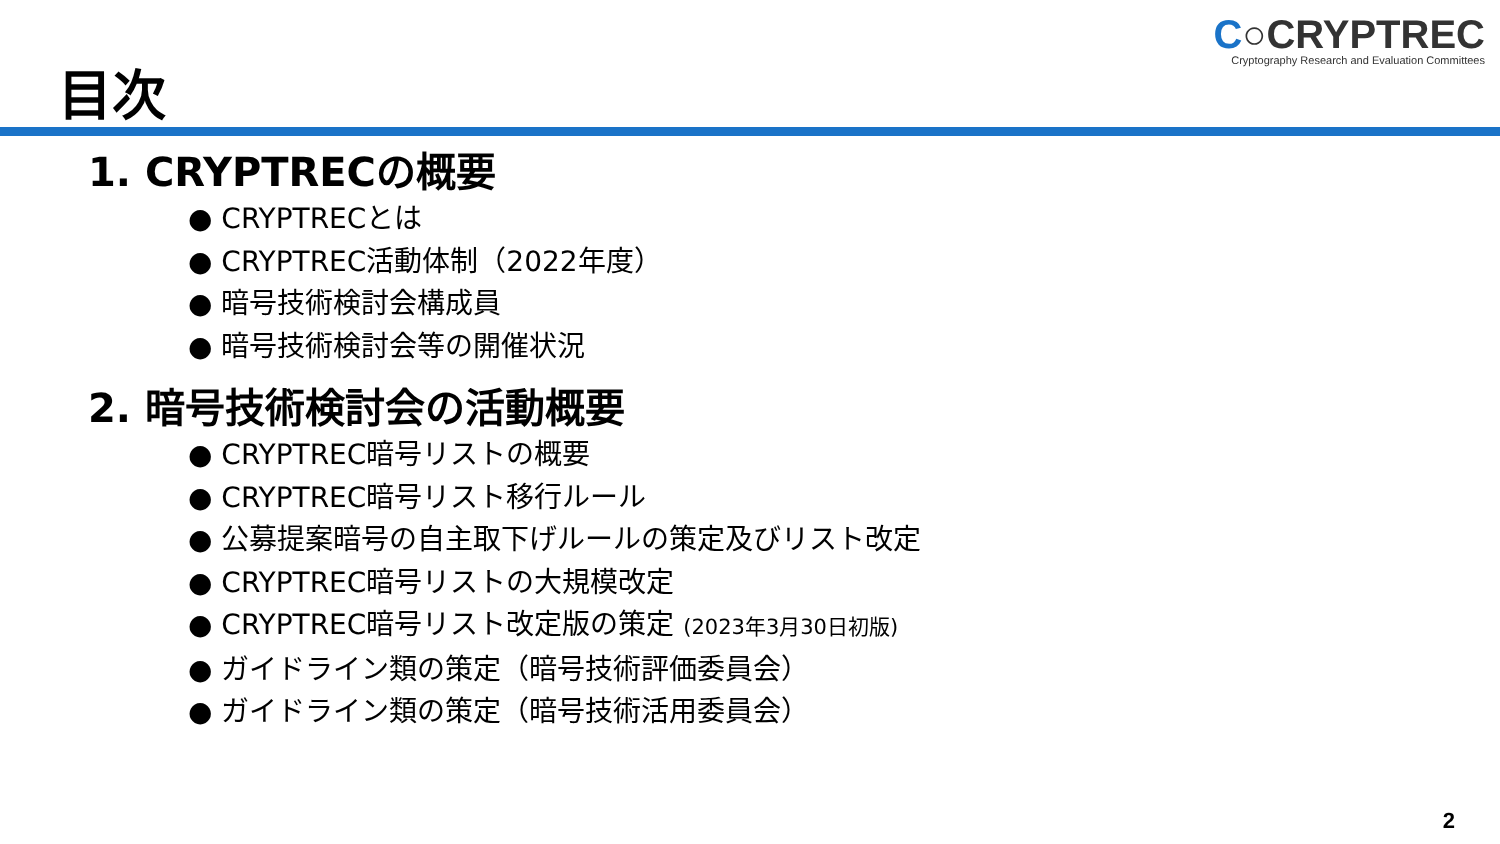C○CRYPTREC
Cryptography Research and Evaluation Committees
目次
1. CRYPTRECの概要
● CRYPTRECとは
● CRYPTREC活動体制（2022年度）
● 暗号技術検討会構成員
● 暗号技術検討会等の開催状況
2. 暗号技術検討会の活動概要
● CRYPTREC暗号リストの概要
● CRYPTREC暗号リスト移行ルール
● 公募提案暗号の自主取下げルールの策定及びリスト改定
● CRYPTREC暗号リストの大規模改定
● CRYPTREC暗号リスト改定版の策定 (2023年3月30日初版)
● ガイドライン類の策定（暗号技術評価委員会）
● ガイドライン類の策定（暗号技術活用委員会）
2